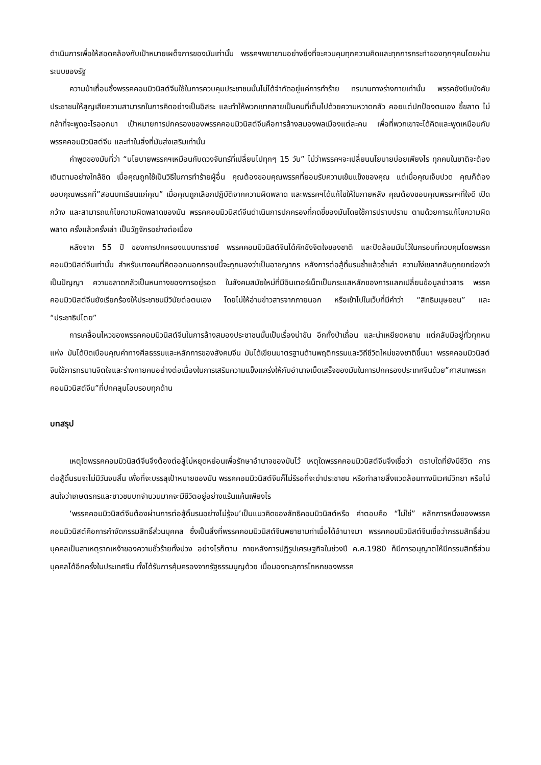ดำเนินการเพื่อให้สอดคล้องกับเป้าหมายเผด็จการของมันเท่านั้น พรรคฯพยายามอย่างยิ่งที่จะควบคุมทุกความคิดและทุกการกระทำของทุกๆคนโดยผ่านระบบของรัฐ
ความป่าเถื่อนซึ่งพรรคคอมมิวนิสต์จีนใช้ในการควบคุมประชาชนนั้นไม่ได้จำกัดอยู่แค่การทำร้าย ทรมานทางร่างกายเท่านั้น พรรคยังบีบบังคับประชาชนให้สูญเสียความสามารถในการคิดอย่างเป็นอิสระ และทำให้พวกเขากลายเป็นคนที่เต็มไปด้วยความหวาดกลัว คอยแต่ปกป้องตนเอง ขี้ขลาด ไม่กล้าที่จะพูดอะไรออกมา เป้าหมายการปกครองของพรรคคอมมิวนิสต์จีนคือการล้างสมองพลเมืองแต่ละคน เพื่อที่พวกเขาจะได้คิดและพูดเหมือนกับพรรคคอมมิวนิสต์จีน และทำในสิ่งที่มันส่งเสริมเท่านั้น
คำพูดของมันที่ว่า “นโยบายพรรคฯเหมือนกับดวงจันทร์ที่เปลี่ยนไปทุกๆ 15 วัน” ไม่ว่าพรรคฯจะเปลี่ยนนโยบายบ่อยเพียงไร ทุกคนในชาติจะต้องเดินตามอย่างใกล้ชิด เมื่อคุณถูกใช้เป็นวิธีในการทำร้ายผู้อื่น คุณต้องขอบคุณพรรคที่ยอมรับความเข้มแข็งของคุณ แต่เมื่อคุณเจ็บปวด คุณก็ต้องขอบคุณพรรคที่”สอนบทเรียนแก่คุณ” เมื่อคุณถูกเลือกปฏิบัติจากความผิดพลาด และพรรคฯได้แก้ไขให้ในภายหลัง คุณต้องขอบคุณพรรคฯที่ใจดี เปิดกว้าง และสามารถแก้ไขความผิดพลาดของมัน พรรคคอมมิวนิสต์จีนดำเนินการปกครองที่กดขี่ของมันโดยใช้การปราบปราม ตามด้วยการแก้ไขความผิดพลาด ครั้งแล้วครั้งเล่า เป็นวัฏจักรอย่างต่อเนื่อง
หลังจาก 55 ปี ของการปกครองแบบทรราชย์ พรรคคอมมิวนิสต์จีนได้กักขังจิตใจของชาติ และปิดล้อมมันไว้ในกรอบที่ควบคุมโดยพรรคคอมมิวนิสต์จีนเท่านั้น สำหรับบางคนที่คิดออกนอกกรอบนี้จะถูกมองว่าเป็นอาชญากร หลังการต่อสู้ดิ้นรนซ้ำแล้วซ้ำเล่า ความโง่เขลากลับถูกยกย่องว่าเป็นปัญญา ความขลาดกลัวเป็นหนทางของการอยู่รอด ในสังคมสมัยใหม่ที่มีอินเตอร์เน็ตเป็นกระแสหลักของการแลกเปลี่ยนข้อมูลข่าวสาร พรรคคอมมิวนิสต์จีนยังเรียกร้องให้ประชาชนมีวินัยต่อตนเอง โดยไม่ให้อ่านข่าวสารจากภายนอก หรือเข้าไปในเว็บที่มีคำว่า “สิทธิมนุษยชน” และ “ประชาธิปไตย”
การเคลื่อนไหวของพรรคคอมมิวนิสต์จีนในการล้างสมองประชาชนนั้นเป็นเรื่องน่าขัน อีกทั้งป่าเถื่อน และน่าเหยียดหยาม แต่กลับมีอยู่ทั่วทุกหนแห่ง มันได้บิดเบือนคุณค่าทางศีลธรรมและหลักการของสังคมจีน มันได้เขียนมาตรฐานด้านพฤติกรรมและวิถีชีวิตใหม่ของชาติขึ้นมา พรรคคอมมิวนิสต์จีนใช้การทรมานจิตใจและร่างกายคนอย่างต่อเนื่องในการเสริมความแข็งแกร่งให้กับอำนาจเบ็ดเสร็จของมันในการปกครองประเทศจีนด้วย”ศาสนาพรรคคอมมิวนิสต์จีน”ที่ปกคลุมโอบรอบทุกด้าน
บทสรุป
เหตุใดพรรคคอมมิวนิสต์จีนจึงต้องต่อสู้ไม่หยุดหย่อนเพื่อรักษาอำนาจของมันไว้ เหตุใดพรรคคอมมิวนิสต์จีนจึงเชื่อว่า ตราบใดที่ยังมีชีวิต การต่อสู้ดิ้นรนจะไม่มีวันจบสิ้น เพื่อที่จะบรรลุเป้าหมายของมัน พรรคคอมมิวนิสต์จีนก็ไม่รีรอที่จะฆ่าประชาชน หรือทำลายสิ่งแวดล้อมทางนิเวศน์วิทยา หรือไม่สนใจว่าเกษตรกรและชาวชนบทจำนวนมากจะมีชีวิตอยู่อย่างแร้นแค้นเพียงไร
‘พรรคคอมมิวนิสต์จีนต้องผ่านการต่อสู้ดิ้นรนอย่างไม่รู้จบ’เป็นแนวคิดของลัทธิคอมมิวนิสต์หรือ คำตอบคือ “ไม่ใช่” หลักการหนึ่งของพรรคคอมมิวนิสต์คือการกำจัดกรรมสิทธิ์ส่วนบุคคล ซึ่งเป็นสิ่งที่พรรคคอมมิวนิสต์จีนพยายามทำเมื่อได้อำนาจมา พรรคคอมมิวนิสต์จีนเชื่อว่ากรรมสิทธิ์ส่วนบุคคลเป็นสาเหตุรากเหง้าของความชั่วร้ายทั้งปวง อย่างไรก็ตาม ภายหลังการปฏิรูปเศรษฐกิจในช่วงปี ค.ศ.1980 ก็มีการอนุญาตให้มีกรรมสิทธิ์ส่วนบุคคลได้อีกครั้งในประเทศจีน ทั้งได้รับการคุ้มครองจากรัฐธรรมนูญด้วย เมื่อมองทะลุการโกหกของพรรค